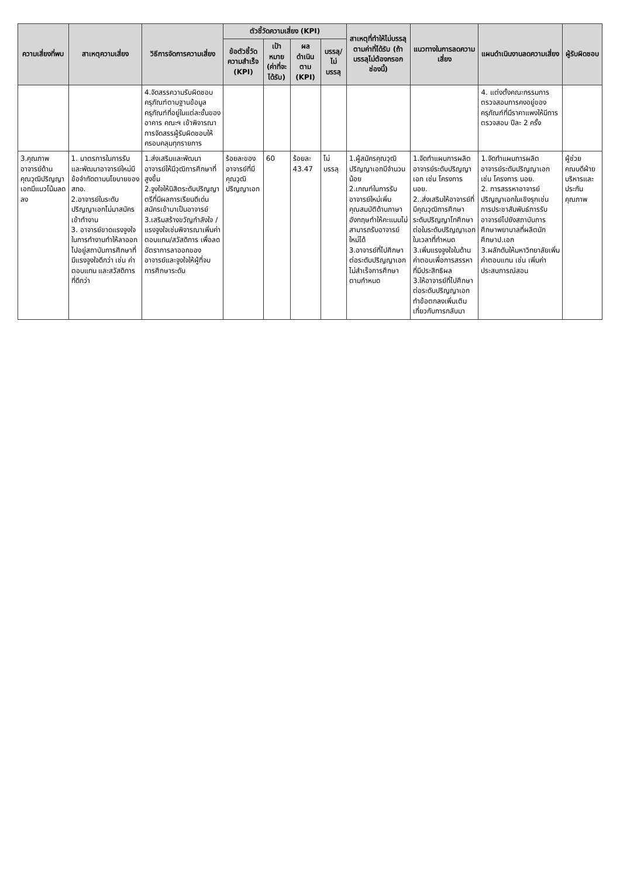| ความเสี่ยงที่พบ | สาเหตุความเสี่ยง | วิธีการจัดการความเสี่ยง | ตัวชี้วัดความเสี่ยง (KPI) | | | | สาเหตุที่ทำให้ไม่บรรลุตามค่าที่ได้รับ (ถ้าบรรลุไม่ต้องกรอกช่องนี้) | แนวทางในการลดความเสี่ยง | แผนดำเนินงานลดความเสี่ยง | ผู้รับผิดชอบ |
| --- | --- | --- | --- | --- | --- | --- | --- | --- | --- | --- |
| | | | ข้อตัวชี้วัดความสำเร็จ (KPI) | เป้าหมาย (ค่าที่จะได้รับ) | ผลดำเนินตาม (KPI) | บรรลุ/ไม่บรรลุ | | | | |
| | | 4.จัดสรรความรับผิดชอบครุภัณฑ์ตามฐานข้อมูลครุภัณฑ์ที่อยู่ในแต่ละชั้นของอาคาร คณะฯ เข้าพิจารณาการจัดสรรผู้รับผิดชอบให้ครอบคลุมทุกรายการ | | | | | | | 4. แต่งตั้งคณะกรรมการตรวจสอบการคงอยู่ของครุภัณฑ์ที่มีราคาแพงให้มีการตรวจสอบ ปีละ 2 ครั้ง | |
| 3.คุณภาพอาจารย์ด้านคุณวุฒิปริญญาเอกมีแนวโน้มลดลง | 1. มาตรการในการรับและพัฒนาอาจารย์ใหม่มีข้อจำกัดตามนโยบายของ สกอ. 2.อาจารย์ในระดับปริญญาเอกไม่มาสมัครเข้าทำงาน 3. อาจารย์ขาดแรงจูงใจในการทำงานทำให้ลาออกไปอยู่สถาบันการศึกษาที่มีแรงจูงใจดีกว่า เช่น ค่าตอบแทน และสวัสดิการที่ดีกว่า | 1.ส่งเสริมและพัฒนาอาจารย์ให้มีวุฒิการศึกษาที่สูงขึ้น 2.จูงใจให้นิสิตระดับปริญญาตรีที่มีผลการเรียนดีเด่นสมัครเข้ามาเป็นอาจารย์ 3.เสริมสร้างขวัญกำลังใจ /แรงจูงใจเช่นพิจารณาเพิ่มค่าตอบแทน/สวัสดิการ เพื่อลดอัตราการลาออกของอาจารย์และจูงใจให้ผู้ที่จบการศึกษาระดับ | ร้อยละของอาจารย์ที่มีคุณวุฒิปริญญาเอก | 60 | ร้อยละ 43.47 | ไม่บรรลุ | 1.ผู้สมัครคุณวุฒิปริญญาเอกมีจำนวนน้อย 2.เกณฑ์ในการรับอาจารย์ใหม่เพิ่มคุณสมบัติด้านภาษาอังกฤษทำให้คะแนนไม่สามารถรับอาจารย์ใหม่ได้ 3.อาจารย์ที่ไปศึกษาต่อระดับปริญญาเอกไม่สำเร็จการศึกษาตามกำหนด | 1.จัดทำแผนการผลิตอาจารย์ระดับปริญญาเอก เช่น โครงการ นอย. 2..ส่งเสริมให้อาจารย์ที่มีคุณวุฒิการศึกษาระดับปริญญาโทศึกษาต่อในระดับปริญญาเอก ในเวลาที่กำหนด 3.เพิ่มแรงจูงใจในด้านค่าตอบเพื่อการสรรหาที่มีประสิทธิผล 3.ให้อาจารย์ที่ไปศึกษาต่อระดับปริญญาเอกทำข้อตกลงเพิ่มเติมเกี่ยวกับการกลับมา | 1.จัดทำแผนการผลิตอาจารย์ระดับปริญญาเอก เช่น โครงการ นอย. 2. การสรรหาอาจารย์ปริญญาเอกในเชิงรุกเช่น การประชาสัมพันธ์การรับอาจารย์ไปยังสถาบันการศึกษาพยาบาลที่ผลิตนักศึกษาป.เอก 3.ผลักดันให้มหาวิทยาลัยเพิ่มค่าตอบแทน เช่น เพิ่มค่าประสบการณ์สอน | ผู้ช่วยคณบดีฝ่ายบริหารและประกันคุณภาพ |